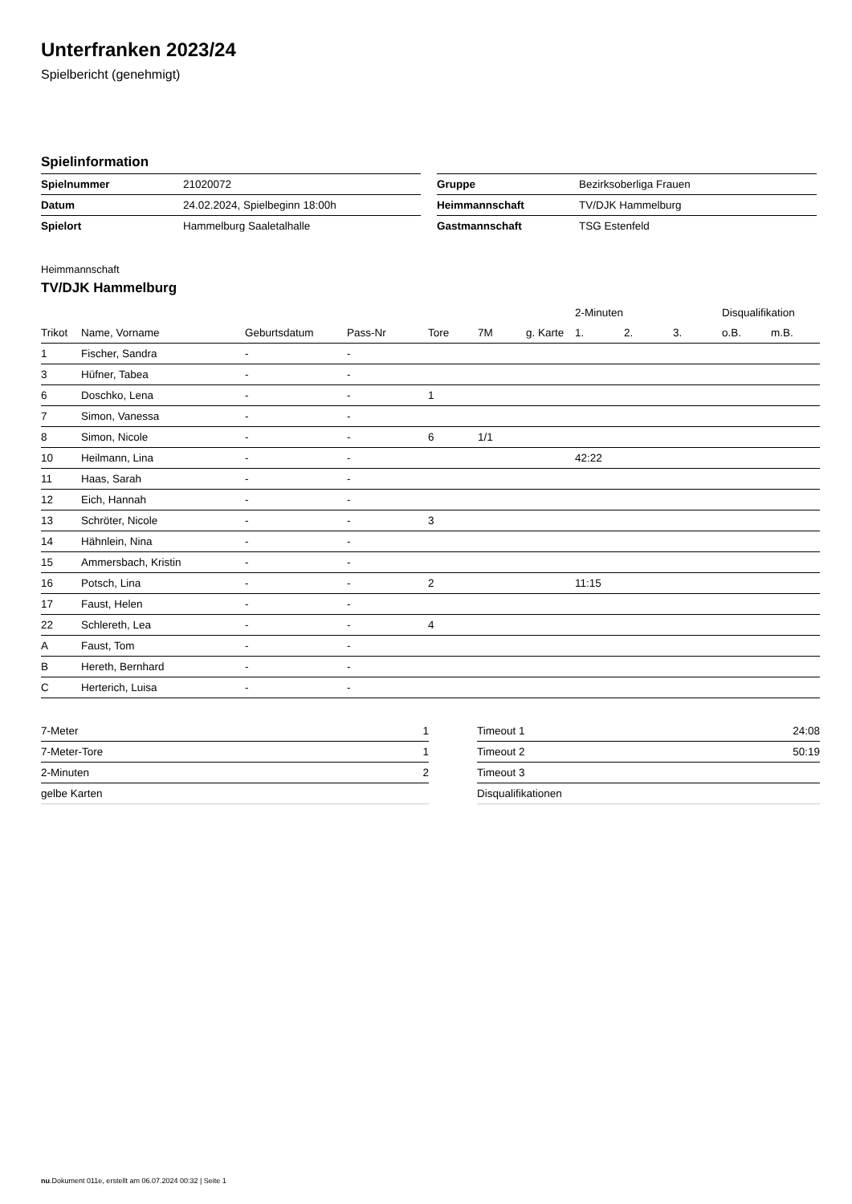Unterfranken 2023/24
Spielbericht (genehmigt)
Spielinformation
| Spielnummer | 21020072 |
| Datum | 24.02.2024, Spielbeginn 18:00h |
| Spielort | Hammelburg Saaletalhalle |
| Gruppe | Bezirksoberliga Frauen |
| Heimmannschaft | TV/DJK Hammelburg |
| Gastmannschaft | TSG Estenfeld |
Heimmannschaft
TV/DJK Hammelburg
| | | | | | | | 2-Minuten | | | Disqualifikation | |
| --- | --- | --- | --- | --- | --- | --- | --- | --- | --- | --- | --- |
| Trikot | Name, Vorname | Geburtsdatum | Pass-Nr | Tore | 7M | g. Karte | 1. | 2. | 3. | o.B. | m.B. |
| 1 | Fischer, Sandra | - | - | | | | | | | | |
| 3 | Hüfner, Tabea | - | - | | | | | | | | |
| 6 | Doschko, Lena | - | - | 1 | | | | | | | |
| 7 | Simon, Vanessa | - | - | | | | | | | | |
| 8 | Simon, Nicole | - | - | 6 | 1/1 | | | | | | |
| 10 | Heilmann, Lina | - | - | | | | 42:22 | | | | |
| 11 | Haas, Sarah | - | - | | | | | | | | |
| 12 | Eich, Hannah | - | - | | | | | | | | |
| 13 | Schröter, Nicole | - | - | 3 | | | | | | | |
| 14 | Hähnlein, Nina | - | - | | | | | | | | |
| 15 | Ammersbach, Kristin | - | - | | | | | | | | |
| 16 | Potsch, Lina | - | - | 2 | | | 11:15 | | | | |
| 17 | Faust, Helen | - | - | | | | | | | | |
| 22 | Schlereth, Lea | - | - | 4 | | | | | | | |
| A | Faust, Tom | - | - | | | | | | | | |
| B | Hereth, Bernhard | - | - | | | | | | | | |
| C | Herterich, Luisa | - | - | | | | | | | | |
| 7-Meter | 1 |
| 7-Meter-Tore | 1 |
| 2-Minuten | 2 |
| gelbe Karten | |
| Timeout 1 | 24:08 |
| Timeout 2 | 50:19 |
| Timeout 3 | |
| Disqualifikationen | |
nu.Dokument 011e, erstellt am 06.07.2024 00:32 | Seite 1